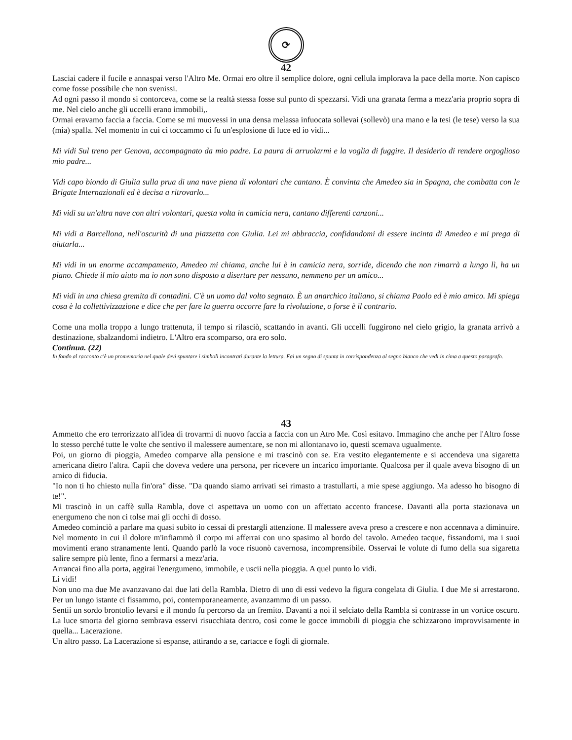⟳
42
Lasciai cadere il fucile e annaspai verso l'Altro Me. Ormai ero oltre il semplice dolore, ogni cellula implorava la pace della morte. Non capisco come fosse possibile che non svenissi.
Ad ogni passo il mondo si contorceva, come se la realtà stessa fosse sul punto di spezzarsi. Vidi una granata ferma a mezz'aria proprio sopra di me. Nel cielo anche gli uccelli erano immobili,.
Ormai eravamo faccia a faccia. Come se mi muovessi in una densa melassa infuocata sollevai (sollevò) una mano e la tesi (le tese) verso la sua (mia) spalla. Nel momento in cui ci toccammo ci fu un'esplosione di luce ed io vidi...
Mi vidi Sul treno per Genova, accompagnato da mio padre. La paura di arruolarmi e la voglia di fuggire. Il desiderio di rendere orgoglioso mio padre...
Vidi capo biondo di Giulia sulla prua di una nave piena di volontari che cantano. È convinta che Amedeo sia in Spagna, che combatta con le Brigate Internazionali ed è decisa a ritrovarlo...
Mi vidi su un'altra nave con altri volontari, questa volta in camicia nera, cantano differenti canzoni...
Mi vidi a Barcellona, nell'oscurità di una piazzetta con Giulia. Lei mi abbraccia, confidandomi di essere incinta di Amedeo e mi prega di aiutarla...
Mi vidi in un enorme accampamento, Amedeo mi chiama, anche lui è in camicia nera, sorride, dicendo che non rimarrà a lungo lì, ha un piano. Chiede il mio aiuto ma io non sono disposto a disertare per nessuno, nemmeno per un amico...
Mi vidi in una chiesa gremita di contadini. C'è un uomo dal volto segnato. È un anarchico italiano, si chiama Paolo ed è mio amico. Mi spiega cosa è la collettivizzazione e dice che per fare la guerra occorre fare la rivoluzione, o forse è il contrario.
Come una molla troppo a lungo trattenuta, il tempo si rilasciò, scattando in avanti. Gli uccelli fuggirono nel cielo grigio, la granata arrivò a destinazione, sbalzandomi indietro. L'Altro era scomparso, ora ero solo.
Continua. (22)
In fondo al racconto c'è un promemoria nel quale devi spuntare i simboli incontrati durante la lettura. Fai un segno di spunta in corrispondenza al segno bianco che vedi in cima a questo paragrafo.
43
Ammetto che ero terrorizzato all'idea di trovarmi di nuovo faccia a faccia con un Atro Me. Così esitavo. Immagino che anche per l'Altro fosse lo stesso perché tutte le volte che sentivo il malessere aumentare, se non mi allontanavo io, questi scemava ugualmente.
Poi, un giorno di pioggia, Amedeo comparve alla pensione e mi trascinò con se. Era vestito elegantemente e si accendeva una sigaretta americana dietro l'altra. Capii che doveva vedere una persona, per ricevere un incarico importante. Qualcosa per il quale aveva bisogno di un amico di fiducia.
"Io non ti ho chiesto nulla fin'ora" disse. "Da quando siamo arrivati sei rimasto a trastullarti, a mie spese aggiungo. Ma adesso ho bisogno di te!".
Mi trascinò in un caffè sulla Rambla, dove ci aspettava un uomo con un affettato accento francese. Davanti alla porta stazionava un energumeno che non ci tolse mai gli occhi di dosso.
Amedeo cominciò a parlare ma quasi subito io cessai di prestargli attenzione. Il malessere aveva preso a crescere e non accennava a diminuire. Nel momento in cui il dolore m'infiammò il corpo mi afferrai con uno spasimo al bordo del tavolo. Amedeo tacque, fissandomi, ma i suoi movimenti erano stranamente lenti. Quando parlò la voce risuonò cavernosa, incomprensibile. Osservai le volute di fumo della sua sigaretta salire sempre più lente, fino a fermarsi a mezz'aria.
Arrancai fino alla porta, aggirai l'energumeno, immobile, e uscii nella pioggia. A quel punto lo vidi.
Li vidi!
Non uno ma due Me avanzavano dai due lati della Rambla. Dietro di uno di essi vedevo la figura congelata di Giulia. I due Me si arrestarono. Per un lungo istante ci fissammo, poi, contemporaneamente, avanzammo di un passo.
Sentii un sordo brontolio levarsi e il mondo fu percorso da un fremito. Davanti a noi il selciato della Rambla si contrasse in un vortice oscuro. La luce smorta del giorno sembrava esservi risucchiata dentro, così come le gocce immobili di pioggia che schizzarono improvvisamente in quella... Lacerazione.
Un altro passo. La Lacerazione si espanse, attirando a se, cartacce e fogli di giornale.